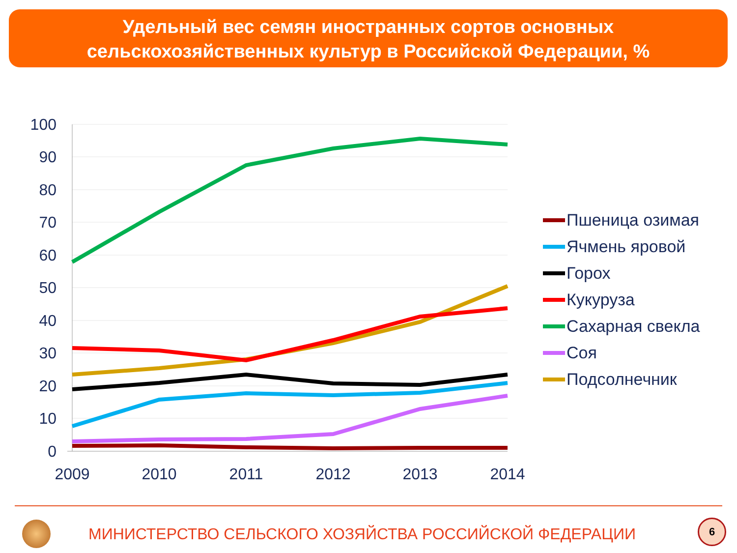Удельный вес семян иностранных сортов основных
сельскохозяйственных культур в Российской Федерации, %
100
90
80
70
60
50
40
30
20
10
0
2009
2010
2011
2012
2013
2014
Пшеница озимая
Ячмень яровой
Горох
Кукуруза
Сахарная свекла
Соя
Подсолнечник
МИНИСТЕРСТВО СЕЛЬСКОГО ХОЗЯЙСТВА РОССИЙСКОЙ ФЕДЕРАЦИИ
6